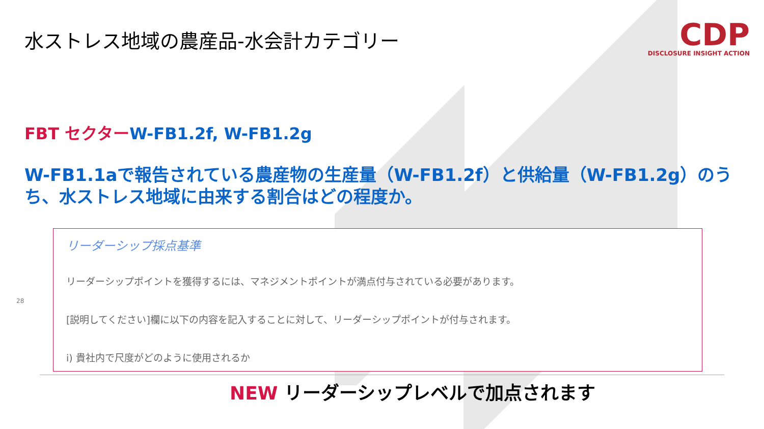水ストレス地域の農産品-水会計カテゴリー
CDP
DISCLOSURE INSIGHT ACTION
FBT セクターW-FB1.2f, W-FB1.2g
W-FB1.1aで報告されている農産物の生産量（W-FB1.2f）と供給量（W-FB1.2g）のうち、水ストレス地域に由来する割合はどの程度か。
28
リーダーシップ採点基準
リーダーシップポイントを獲得するには、マネジメントポイントが満点付与されている必要があります。
[説明してください]欄に以下の内容を記入することに対して、リーダーシップポイントが付与されます。
i) 貴社内で尺度がどのように使用されるか
NEW リーダーシップレベルで加点されます